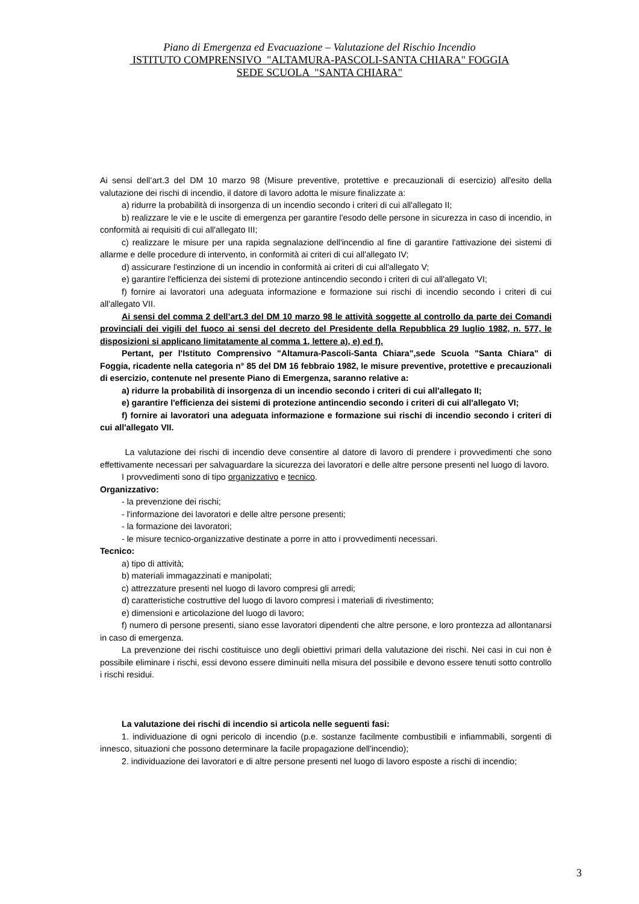Piano di Emergenza ed Evacuazione – Valutazione del Rischio Incendio
ISTITUTO COMPRENSIVO "ALTAMURA-PASCOLI-SANTA CHIARA" FOGGIA
SEDE SCUOLA "SANTA CHIARA"
Ai sensi dell’art.3 del DM 10 marzo 98 (Misure preventive, protettive e precauzionali di esercizio) all'esito della valutazione dei rischi di incendio, il datore di lavoro adotta le misure finalizzate a:
a) ridurre la probabilità di insorgenza di un incendio secondo i criteri di cui all'allegato II;
b) realizzare le vie e le uscite di emergenza per garantire l'esodo delle persone in sicurezza in caso di incendio, in conformità ai requisiti di cui all'allegato III;
c) realizzare le misure per una rapida segnalazione dell'incendio al fine di garantire l'attivazione dei sistemi di allarme e delle procedure di intervento, in conformità ai criteri di cui all'allegato IV;
d) assicurare l'estinzione di un incendio in conformità ai criteri di cui all'allegato V;
e) garantire l'efficienza dei sistemi di protezione antincendio secondo i criteri di cui all'allegato VI;
f) fornire ai lavoratori una adeguata informazione e formazione sui rischi di incendio secondo i criteri di cui all'allegato VII.
Ai sensi del comma 2 dell’art.3 del DM 10 marzo 98 le attività soggette al controllo da parte dei Comandi provinciali dei vigili del fuoco ai sensi del decreto del Presidente della Repubblica 29 luglio 1982, n. 577, le disposizioni si applicano limitatamente al comma 1, lettere a), e) ed f).
Pertant, per l'Istituto Comprensivo "Altamura-Pascoli-Santa Chiara",sede Scuola "Santa Chiara" di Foggia, ricadente nella categoria n° 85 del DM 16 febbraio 1982, le misure preventive, protettive e precauzionali di esercizio, contenute nel presente Piano di Emergenza, saranno relative a:
a) ridurre la probabilità di insorgenza di un incendio secondo i criteri di cui all'allegato II;
e) garantire l'efficienza dei sistemi di protezione antincendio secondo i criteri di cui all'allegato VI;
f) fornire ai lavoratori una adeguata informazione e formazione sui rischi di incendio secondo i criteri di cui all'allegato VII.
La valutazione dei rischi di incendio deve consentire al datore di lavoro di prendere i provvedimenti che sono effettivamente necessari per salvaguardare la sicurezza dei lavoratori e delle altre persone presenti nel luogo di lavoro.
I provvedimenti sono di tipo organizzativo e tecnico.
Organizzativo:
- la prevenzione dei rischi;
- l'informazione dei lavoratori e delle altre persone presenti;
- la formazione dei lavoratori;
- le misure tecnico-organizzative destinate a porre in atto i provvedimenti necessari.
Tecnico:
a) tipo di attività;
b) materiali immagazzinati e manipolati;
c) attrezzature presenti nel luogo di lavoro compresi gli arredi;
d) caratteristiche costruttive del luogo di lavoro compresi i materiali di rivestimento;
e) dimensioni e articolazione del luogo di lavoro;
f) numero di persone presenti, siano esse lavoratori dipendenti che altre persone, e loro prontezza ad allontanarsi in caso di emergenza.
La prevenzione dei rischi costituisce uno degli obiettivi primari della valutazione dei rischi. Nei casi in cui non è possibile eliminare i rischi, essi devono essere diminuiti nella misura del possibile e devono essere tenuti sotto controllo i rischi residui.
La valutazione dei rischi di incendio si articola nelle seguenti fasi:
1. individuazione di ogni pericolo di incendio (p.e. sostanze facilmente combustibili e infiammabili, sorgenti di innesco, situazioni che possono determinare la facile propagazione dell'incendio);
2. individuazione dei lavoratori e di altre persone presenti nel luogo di lavoro esposte a rischi di incendio;
3